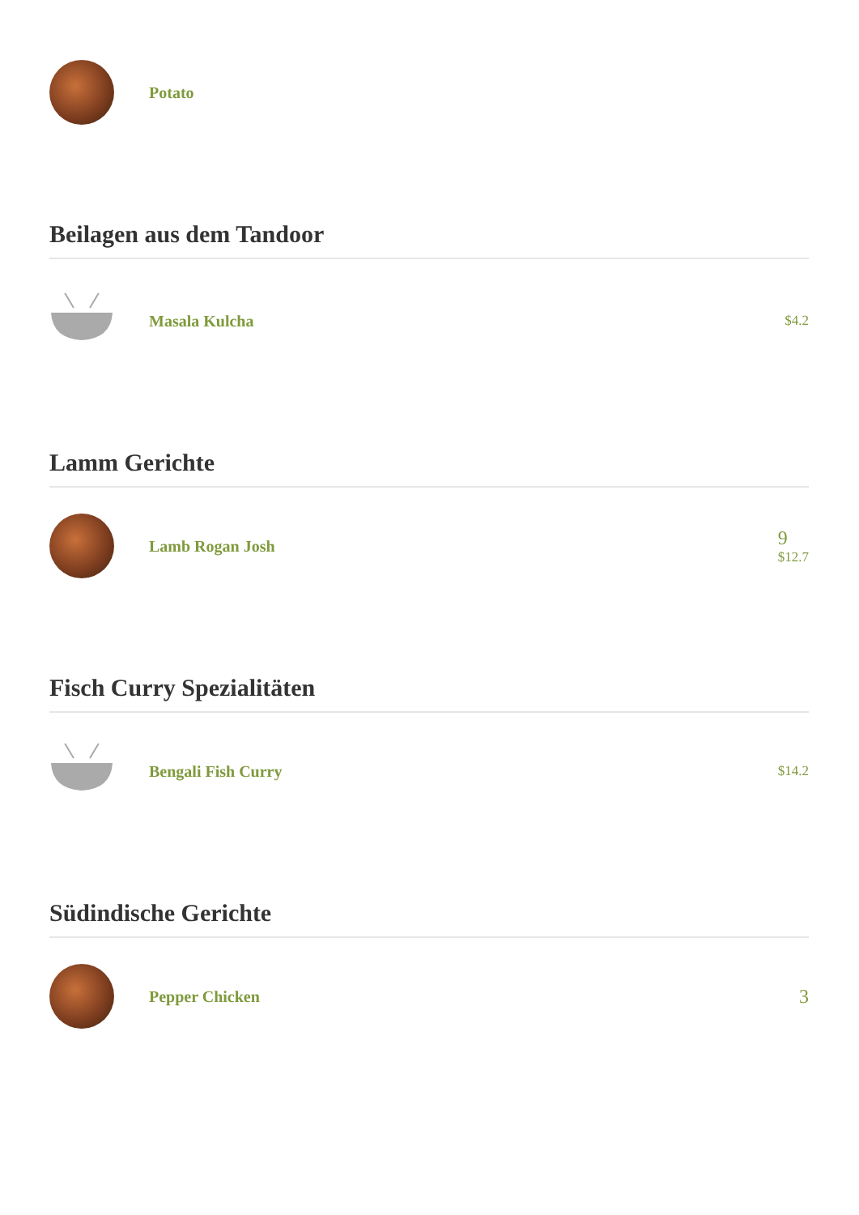Potato
Beilagen aus dem Tandoor
Masala Kulcha
$4.2
Lamm Gerichte
Lamb Rogan Josh
9
$12.7
Fisch Curry Spezialitäten
Bengali Fish Curry
$14.2
Südindische Gerichte
Pepper Chicken
3